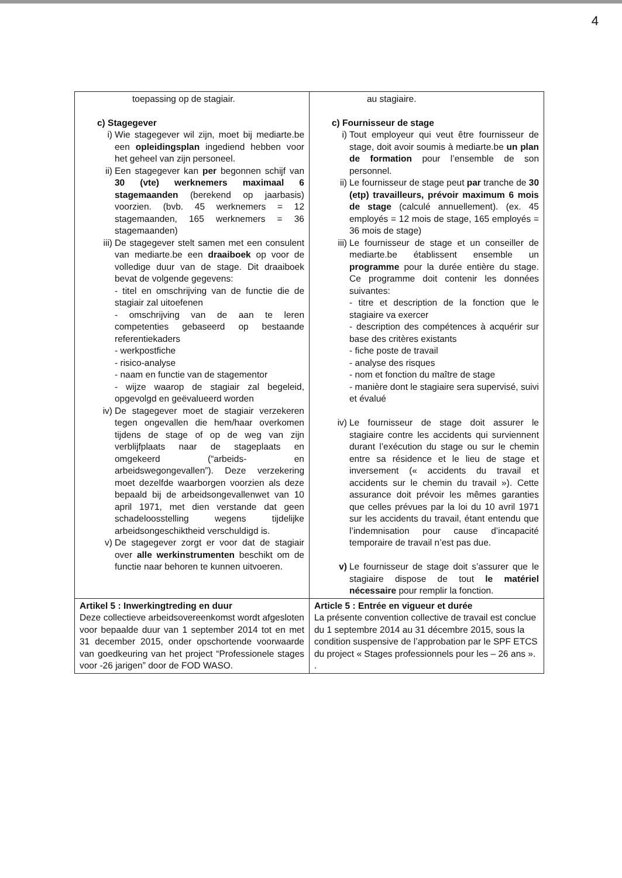4
| toepassing op de stagiair. c) Stagegever i) Wie stagegever wil zijn, moet bij mediarte.be een opleidingsplan ingediend hebben voor het geheel van zijn personeel. ii) Een stagegever kan per begonnen schijf van 30 (vte) werknemers maximaal 6 stagemaanden (berekend op jaarbasis) voorzien. (bvb. 45 werknemers = 12 stagemaanden, 165 werknemers = 36 stagemaanden) iii) De stagegever stelt samen met een consulent van mediarte.be een draaiboek op voor de volledige duur van de stage. Dit draaiboek bevat de volgende gegevens: - titel en omschrijving van de functie die de stagiair zal uitoefenen - omschrijving van de aan te leren competenties gebaseerd op bestaande referentiekaders - werkpostfiche - risico-analyse - naam en functie van de stagementor - wijze waarop de stagiair zal begeleid, opgevolgd en geëvalueerd worden iv) De stagegever moet de stagiair verzekeren tegen ongevallen die hem/haar overkomen tijdens de stage of op de weg van zijn verblijfplaats naar de stageplaats en omgekeerd (“arbeids- en arbeidswegongevallen”). Deze verzekering moet dezelfde waarborgen voorzien als deze bepaald bij de arbeidsongevallenwet van 10 april 1971, met dien verstande dat geen schadeloosstelling wegens tijdelijke arbeidsongeschiktheid verschuldigd is. v) De stagegever zorgt er voor dat de stagiair over alle werkinstrumenten beschikt om de functie naar behoren te kunnen uitvoeren. | au stagiaire. c) Fournisseur de stage i) Tout employeur qui veut être fournisseur de stage, doit avoir soumis à mediarte.be un plan de formation pour l’ensemble de son personnel. ii) Le fournisseur de stage peut par tranche de 30 (etp) travailleurs, prévoir maximum 6 mois de stage (calculé annuellement). (ex. 45 employés = 12 mois de stage, 165 employés = 36 mois de stage) iii) Le fournisseur de stage et un conseiller de mediarte.be établissent ensemble un programme pour la durée entière du stage. Ce programme doit contenir les données suivantes: - titre et description de la fonction que le stagiaire va exercer - description des compétences à acquérir sur base des critères existants - fiche poste de travail - analyse des risques - nom et fonction du maître de stage - manière dont le stagiaire sera supervisé, suivi et évalué iv) Le fournisseur de stage doit assurer le stagiaire contre les accidents qui surviennent durant l’exécution du stage ou sur le chemin entre sa résidence et le lieu de stage et inversement (« accidents du travail et accidents sur le chemin du travail »). Cette assurance doit prévoir les mêmes garanties que celles prévues par la loi du 10 avril 1971 sur les accidents du travail, étant entendu que l’indemnisation pour cause d’incapacité temporaire de travail n’est pas due. v) Le fournisseur de stage doit s’assurer que le stagiaire dispose de tout le matériel nécessaire pour remplir la fonction. |
| Artikel 5 : Inwerkingtreding en duur Deze collectieve arbeidsovereenkomst wordt afgesloten voor bepaalde duur van 1 september 2014 tot en met 31 december 2015, onder opschortende voorwaarde van goedkeuring van het project “Professionele stages voor -26 jarigen” door de FOD WASO. | Article 5 : Entrée en vigueur et durée La présente convention collective de travail est conclue du 1 septembre 2014 au 31 décembre 2015, sous la condition suspensive de l’approbation par le SPF ETCS du project « Stages professionnels pour les – 26 ans ». . |